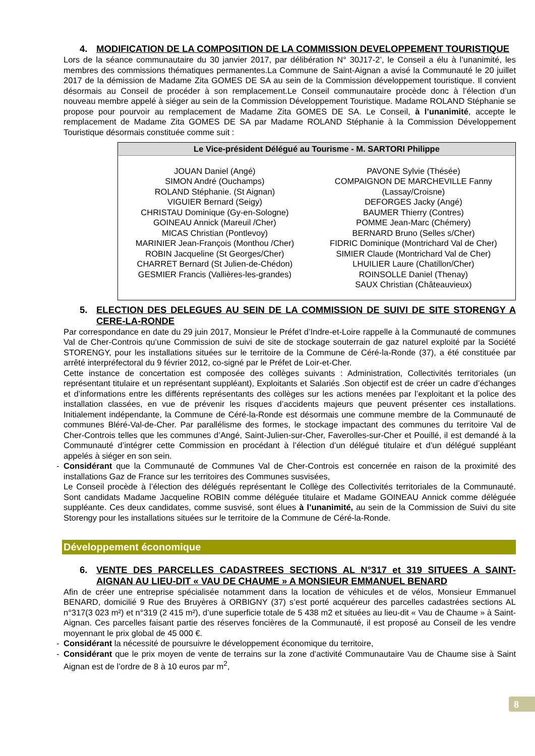4. MODIFICATION DE LA COMPOSITION DE LA COMMISSION DEVELOPPEMENT TOURISTIQUE
Lors de la séance communautaire du 30 janvier 2017, par délibération N° 30J17-2’, le Conseil a élu à l’unanimité, les membres des commissions thématiques permanentes.La Commune de Saint-Aignan a avisé la Communauté le 20 juillet 2017 de la démission de Madame Zita GOMES DE SA au sein de la Commission développement touristique. Il convient désormais au Conseil de procéder à son remplacement.Le Conseil communautaire procède donc à l’élection d’un nouveau membre appelé à siéger au sein de la Commission Développement Touristique. Madame ROLAND Stéphanie se propose pour pourvoir au remplacement de Madame Zita GOMES DE SA. Le Conseil, à l’unanimité, accepte le remplacement de Madame Zita GOMES DE SA par Madame ROLAND Stéphanie à la Commission Développement Touristique désormais constituée comme suit :
| Le Vice-président Délégué au Tourisme - M. SARTORI Philippe | |
| --- | --- |
| JOUAN Daniel (Angé) SIMON André (Ouchamps) ROLAND Stéphanie. (St Aignan) VIGUIER Bernard (Seigy) CHRISTAU Dominique (Gy-en-Sologne) GOINEAU Annick (Mareuil /Cher) MICAS Christian (Pontlevoy) MARINIER Jean-François (Monthou /Cher) ROBIN Jacqueline (St Georges/Cher) CHARRET Bernard (St Julien-de-Chédon) GESMIER Francis (Vallières-les-grandes) | PAVONE Sylvie (Thésée) COMPAIGNON DE MARCHEVILLE Fanny (Lassay/Croisne) DEFORGES Jacky (Angé) BAUMER Thierry (Contres) POMME Jean-Marc (Chémery) BERNARD Bruno (Selles s/Cher) FIDRIC Dominique (Montrichard Val de Cher) SIMIER Claude (Montrichard Val de Cher) LHUILIER Laure (Chatillon/Cher) ROINSOLLE Daniel (Thenay) SAUX Christian (Châteauvieux) |
5. ELECTION DES DELEGUES AU SEIN DE LA COMMISSION DE SUIVI DE SITE STORENGY A CERE-LA-RONDE
Par correspondance en date du 29 juin 2017, Monsieur le Préfet d’Indre-et-Loire rappelle à la Communauté de communes Val de Cher-Controis qu’une Commission de suivi de site de stockage souterrain de gaz naturel exploité par la Société STORENGY, pour les installations situées sur le territoire de la Commune de Céré-la-Ronde (37), a été constituée par arrêté interpréfectoral du 9 février 2012, co-signé par le Préfet de Loir-et-Cher.
Cette instance de concertation est composée des collèges suivants : Administration, Collectivités territoriales (un représentant titulaire et un représentant suppléant), Exploitants et Salariés .Son objectif est de créer un cadre d’échanges et d’informations entre les différents représentants des collèges sur les actions menées par l’exploitant et la police des installation classées, en vue de prévenir les risques d’accidents majeurs que peuvent présenter ces installations. Initialement indépendante, la Commune de Céré-la-Ronde est désormais une commune membre de la Communauté de communes Bléré-Val-de-Cher. Par parallélisme des formes, le stockage impactant des communes du territoire Val de Cher-Controis telles que les communes d’Angé, Saint-Julien-sur-Cher, Faverolles-sur-Cher et Pouillé, il est demandé à la Communauté d’intégrer cette Commission en procédant à l’élection d’un délégué titulaire et d’un délégué suppléant appelés à siéger en son sein.
- Considérant que la Communauté de Communes Val de Cher-Controis est concernée en raison de la proximité des installations Gaz de France sur les territoires des Communes susvisées,
Le Conseil procède à l’élection des délégués représentant le Collège des Collectivités territoriales de la Communauté. Sont candidats Madame Jacqueline ROBIN comme déléguée titulaire et Madame GOINEAU Annick comme déléguée suppléante. Ces deux candidates, comme susvisé, sont élues à l’unanimité, au sein de la Commission de Suivi du site Storengy pour les installations situées sur le territoire de la Commune de Céré-la-Ronde.
Développement économique
6. VENTE DES PARCELLES CADASTREES SECTIONS AL N°317 et 319 SITUEES A SAINT-AIGNAN AU LIEU-DIT « VAU DE CHAUME » A MONSIEUR EMMANUEL BENARD
Afin de créer une entreprise spécialisée notamment dans la location de véhicules et de vélos, Monsieur Emmanuel BENARD, domicilié 9 Rue des Bruyères à ORBIGNY (37) s’est porté acquéreur des parcelles cadastrées sections AL n°317(3 023 m²) et n°319 (2 415 m²), d’une superficie totale de 5 438 m2 et situées au lieu-dit « Vau de Chaume » à Saint-Aignan. Ces parcelles faisant partie des réserves foncières de la Communauté, il est proposé au Conseil de les vendre moyennant le prix global de 45 000 €.
- Considérant la nécessité de poursuivre le développement économique du territoire,
- Considérant que le prix moyen de vente de terrains sur la zone d’activité Communautaire Vau de Chaume sise à Saint Aignan est de l’ordre de 8 à 10 euros par m<sup>2</sup>,
8